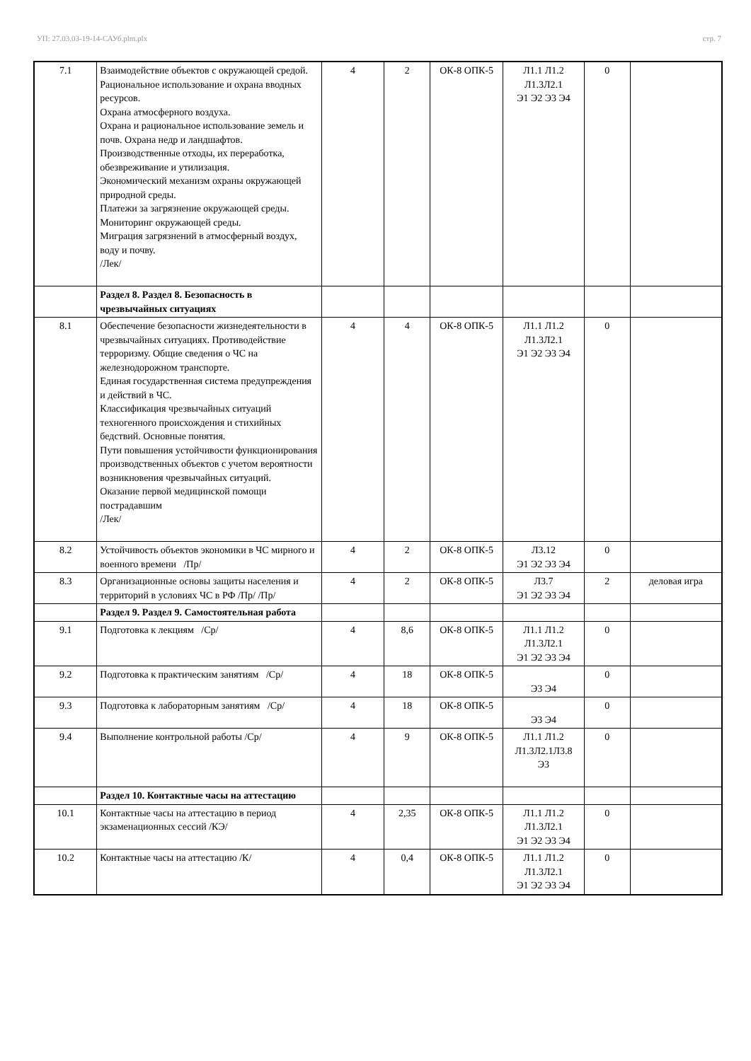УП: 27.03.03-19-14-САУб.plm.plx стр. 7
| 7.1 | Взаимодействие объектов с окружающей средой. Рациональное использование и охрана вводных ресурсов. Охрана атмосферного воздуха. Охрана и рациональное использование земель и почв. Охрана недр и ландшафтов. Производственные отходы, их переработка, обезвреживание и утилизация. Экономический механизм охраны окружающей природной среды. Платежи за загрязнение окружающей среды. Мониторинг окружающей среды. Миграция загрязнений в атмосферный воздух, воду и почву. /Лек/ | 4 | 2 | ОК-8 ОПК-5 | Л1.1 Л1.2 Л1.3Л2.1 Э1 Э2 Э3 Э4 | 0 | |
| | Раздел 8. Раздел 8. Безопасность в чрезвычайных ситуациях | | | | | | |
| 8.1 | Обеспечение безопасности жизнедеятельности в чрезвычайных ситуациях. Противодействие терроризму. Общие сведения о ЧС на железнодорожном транспорте. Единая государственная система предупреждения и действий в ЧС. Классификация чрезвычайных ситуаций техногенного происхождения и стихийных бедствий. Основные понятия. Пути повышения устойчивости функционирования производственных объектов с учетом вероятности возникновения чрезвычайных ситуаций. Оказание первой медицинской помощи пострадавшим /Лек/ | 4 | 4 | ОК-8 ОПК-5 | Л1.1 Л1.2 Л1.3Л2.1 Э1 Э2 Э3 Э4 | 0 | |
| 8.2 | Устойчивость объектов экономики в ЧС мирного и военного времени /Пр/ | 4 | 2 | ОК-8 ОПК-5 | Л3.12 Э1 Э2 Э3 Э4 | 0 | |
| 8.3 | Организационные основы защиты населения и территорий в условиях ЧС в РФ /Пр/ /Пр/ | 4 | 2 | ОК-8 ОПК-5 | Л3.7 Э1 Э2 Э3 Э4 | 2 | деловая игра |
| | Раздел 9. Раздел 9. Самостоятельная работа | | | | | | |
| 9.1 | Подготовка к лекциям /Ср/ | 4 | 8,6 | ОК-8 ОПК-5 | Л1.1 Л1.2 Л1.3Л2.1 Э1 Э2 Э3 Э4 | 0 | |
| 9.2 | Подготовка к практическим занятиям /Ср/ | 4 | 18 | ОК-8 ОПК-5 | Э3 Э4 | 0 | |
| 9.3 | Подготовка к лабораторным занятиям /Ср/ | 4 | 18 | ОК-8 ОПК-5 | Э3 Э4 | 0 | |
| 9.4 | Выполнение контрольной работы /Ср/ | 4 | 9 | ОК-8 ОПК-5 | Л1.1 Л1.2 Л1.3Л2.1Л3.8 Э3 | 0 | |
| | Раздел 10. Контактные часы на аттестацию | | | | | | |
| 10.1 | Контактные часы на аттестацию в период экзаменационных сессий /КЭ/ | 4 | 2,35 | ОК-8 ОПК-5 | Л1.1 Л1.2 Л1.3Л2.1 Э1 Э2 Э3 Э4 | 0 | |
| 10.2 | Контактные часы на аттестацию /К/ | 4 | 0,4 | ОК-8 ОПК-5 | Л1.1 Л1.2 Л1.3Л2.1 Э1 Э2 Э3 Э4 | 0 | |